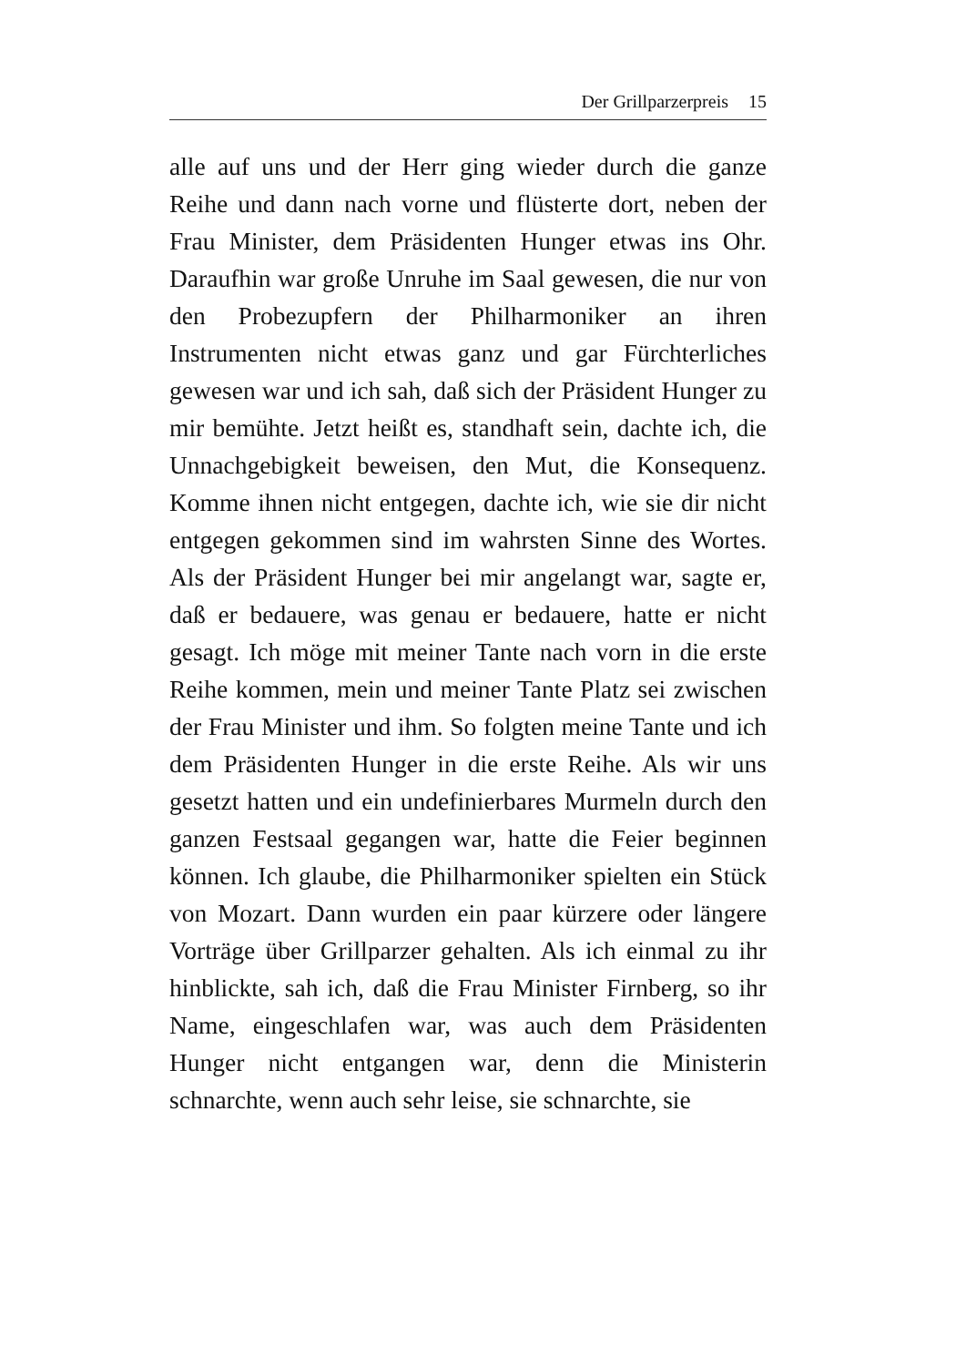Der Grillparzerpreis 15
alle auf uns und der Herr ging wieder durch die ganze Reihe und dann nach vorne und flüsterte dort, neben der Frau Minister, dem Präsidenten Hunger etwas ins Ohr. Daraufhin war große Unruhe im Saal gewesen, die nur von den Probezupfern der Philharmoniker an ihren Instrumenten nicht etwas ganz und gar Fürchterliches gewesen war und ich sah, daß sich der Präsident Hunger zu mir bemühte. Jetzt heißt es, standhaft sein, dachte ich, die Unnachgebigkeit beweisen, den Mut, die Konsequenz. Komme ihnen nicht entgegen, dachte ich, wie sie dir nicht entgegen gekommen sind im wahrsten Sinne des Wortes. Als der Präsident Hunger bei mir angelangt war, sagte er, daß er bedauere, was genau er bedauere, hatte er nicht gesagt. Ich möge mit meiner Tante nach vorn in die erste Reihe kommen, mein und meiner Tante Platz sei zwischen der Frau Minister und ihm. So folgten meine Tante und ich dem Präsidenten Hunger in die erste Reihe. Als wir uns gesetzt hatten und ein undefinierbares Murmeln durch den ganzen Festsaal gegangen war, hatte die Feier beginnen können. Ich glaube, die Philharmoniker spielten ein Stück von Mozart. Dann wurden ein paar kürzere oder längere Vorträge über Grillparzer gehalten. Als ich einmal zu ihr hinblickte, sah ich, daß die Frau Minister Firnberg, so ihr Name, eingeschlafen war, was auch dem Präsidenten Hunger nicht entgangen war, denn die Ministerin schnarchte, wenn auch sehr leise, sie schnarchte, sie